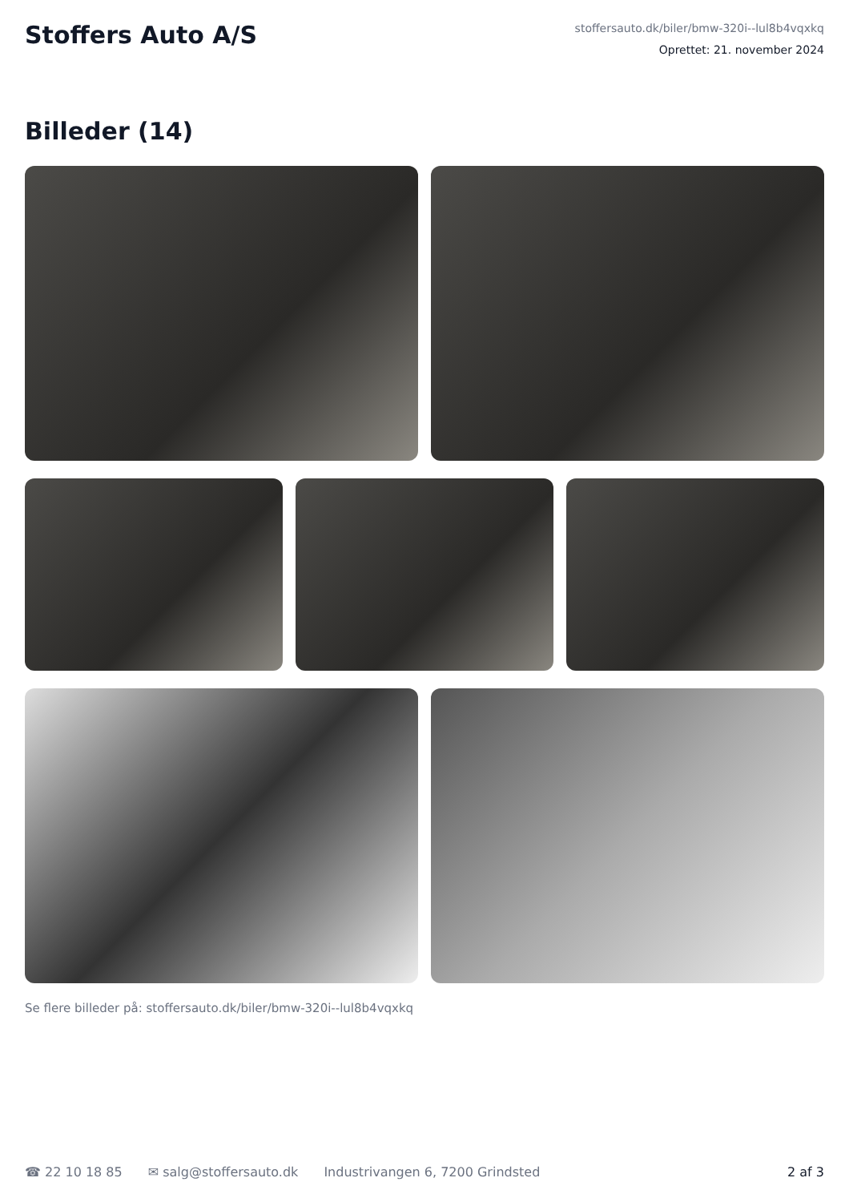Stoffers Auto A/S
stoffersauto.dk/biler/bmw-320i--lul8b4vqxkq
Oprettet: 21. november 2024
Billeder (14)
Se flere billeder på: stoffersauto.dk/biler/bmw-320i--lul8b4vqxkq
☎ 22 10 18 85 ✉ salg@stoffersauto.dk Industrivangen 6, 7200 Grindsted 2 af 3